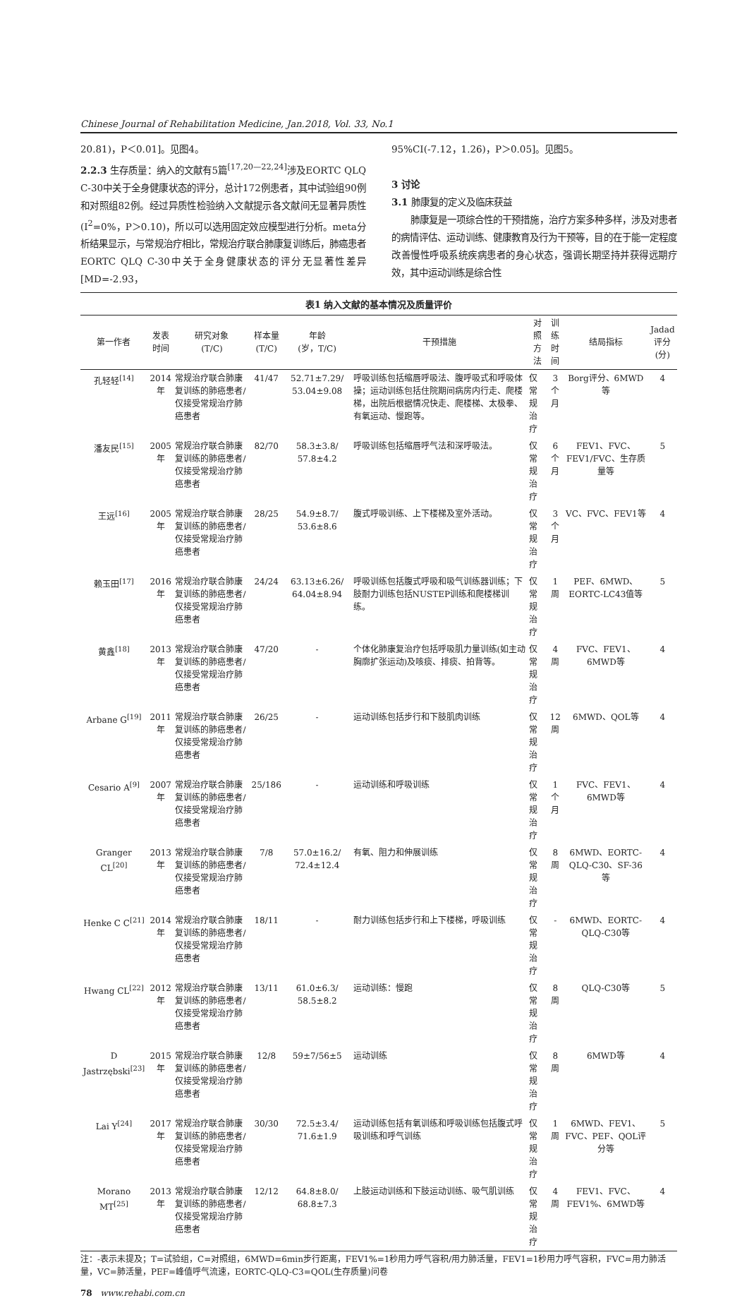Chinese Journal of Rehabilitation Medicine, Jan.2018, Vol. 33, No.1
20.81)，P＜0.01]。见图4。
2.2.3 生存质量：纳入的文献有5篇<sup>[17,20—22,24]</sup>涉及EORTC QLQ C-30中关于全身健康状态的评分，总计172例患者，其中试验组90例和对照组82例。经过异质性检验纳入文献提示各文献间无显著异质性(I<sup>2</sup>=0%，P＞0.10)，所以可以选用固定效应模型进行分析。meta分析结果显示，与常规治疗相比，常规治疗联合肺康复训练后，肺癌患者EORTC QLQ C-30中关于全身健康状态的评分无显著性差异[MD=-2.93，
95%CI(-7.12，1.26)，P＞0.05]。见图5。
3 讨论
3.1 肺康复的定义及临床获益
  肺康复是一项综合性的干预措施，治疗方案多种多样，涉及对患者的病情评估、运动训练、健康教育及行为干预等，目的在于能一定程度改善慢性呼吸系统疾病患者的身心状态，强调长期坚持并获得远期疗效，其中运动训练是综合性
表1 纳入文献的基本情况及质量评价
| 第一作者 | 发表 时间 | 研究对象 (T/C) | 样本量 (T/C) | 年龄 (岁，T/C) | 干预措施 | 对照 方法 | 训练 时间 | 结局指标 | Jadad 评分(分) |
| --- | --- | --- | --- | --- | --- | --- | --- | --- | --- |
| 孔轻轻<sup>[14]</sup> | 2014年 | 常规治疗联合肺康复训练的肺癌患者/仅接受常规治疗肺癌患者 | 41/47 | 52.71±7.29/ 53.04±9.08 | 呼吸训练包括缩唇呼吸法、腹呼吸式和呼吸体操；运动训练包括住院期间病房内行走、爬楼梯，出院后根据情况快走、爬楼梯、太极拳、有氧运动、慢跑等。 | 仅常规治疗 | 3个月 | Borg评分、6MWD等 | 4 |
| 潘友民<sup>[15]</sup> | 2005年 | 常规治疗联合肺康复训练的肺癌患者/仅接受常规治疗肺癌患者 | 82/70 | 58.3±3.8/ 57.8±4.2 | 呼吸训练包括缩唇呼气法和深呼吸法。 | 仅常规治疗 | 6个月 | FEV1、FVC、FEV1/FVC、生存质量等 | 5 |
| 王远<sup>[16]</sup> | 2005年 | 常规治疗联合肺康复训练的肺癌患者/仅接受常规治疗肺癌患者 | 28/25 | 54.9±8.7/ 53.6±8.6 | 腹式呼吸训练、上下楼梯及室外活动。 | 仅常规治疗 | 3个月 | VC、FVC、FEV1等 | 4 |
| 赖玉田<sup>[17]</sup> | 2016年 | 常规治疗联合肺康复训练的肺癌患者/仅接受常规治疗肺癌患者 | 24/24 | 63.13±6.26/ 64.04±8.94 | 呼吸训练包括腹式呼吸和吸气训练器训练；下肢耐力训练包括NUSTEP训练和爬楼梯训练。 | 仅常规治疗 | 1周 | PEF、6MWD、EORTC-LC43值等 | 5 |
| 黄鑫<sup>[18]</sup> | 2013年 | 常规治疗联合肺康复训练的肺癌患者/仅接受常规治疗肺癌患者 | 47/20 | - | 个体化肺康复治疗包括呼吸肌力量训练(如主动胸廓扩张运动)及咳痰、排痰、拍背等。 | 仅常规治疗 | 4周 | FVC、FEV1、6MWD等 | 4 |
| Arbane G<sup>[19]</sup> | 2011年 | 常规治疗联合肺康复训练的肺癌患者/仅接受常规治疗肺癌患者 | 26/25 | - | 运动训练包括步行和下肢肌肉训练 | 仅常规治疗 | 12周 | 6MWD、QOL等 | 4 |
| Cesario A<sup>[9]</sup> | 2007年 | 常规治疗联合肺康复训练的肺癌患者/仅接受常规治疗肺癌患者 | 25/186 | - | 运动训练和呼吸训练 | 仅常规治疗 | 1个月 | FVC、FEV1、6MWD等 | 4 |
| Granger CL<sup>[20]</sup> | 2013年 | 常规治疗联合肺康复训练的肺癌患者/仅接受常规治疗肺癌患者 | 7/8 | 57.0±16.2/ 72.4±12.4 | 有氧、阻力和伸展训练 | 仅常规治疗 | 8周 | 6MWD、EORTC-QLQ-C30、SF-36等 | 4 |
| Henke C C<sup>[21]</sup> | 2014年 | 常规治疗联合肺康复训练的肺癌患者/仅接受常规治疗肺癌患者 | 18/11 | - | 耐力训练包括步行和上下楼梯，呼吸训练 | 仅常规治疗 | - | 6MWD、EORTC-QLQ-C30等 | 4 |
| Hwang CL<sup>[22]</sup> | 2012年 | 常规治疗联合肺康复训练的肺癌患者/仅接受常规治疗肺癌患者 | 13/11 | 61.0±6.3/ 58.5±8.2 | 运动训练：慢跑 | 仅常规治疗 | 8周 | QLQ-C30等 | 5 |
| D Jastrzębski<sup>[23]</sup> | 2015年 | 常规治疗联合肺康复训练的肺癌患者/仅接受常规治疗肺癌患者 | 12/8 | 59±7/56±5 | 运动训练 | 仅常规治疗 | 8周 | 6MWD等 | 4 |
| Lai Y<sup>[24]</sup> | 2017年 | 常规治疗联合肺康复训练的肺癌患者/仅接受常规治疗肺癌患者 | 30/30 | 72.5±3.4/ 71.6±1.9 | 运动训练包括有氧训练和呼吸训练包括腹式呼吸训练和呼气训练 | 仅常规治疗 | 1周 | 6MWD、FEV1、FVC、PEF、QOL评分等 | 5 |
| Morano MT<sup>[25]</sup> | 2013年 | 常规治疗联合肺康复训练的肺癌患者/仅接受常规治疗肺癌患者 | 12/12 | 64.8±8.0/ 68.8±7.3 | 上肢运动训练和下肢运动训练、吸气肌训练 | 仅常规治疗 | 4周 | FEV1、FVC、FEV1%、6MWD等 | 4 |
注：-表示未提及；T=试验组，C=对照组，6MWD=6min步行距离，FEV1%=1秒用力呼气容积/用力肺活量，FEV1=1秒用力呼气容积，FVC=用力肺活量，VC=肺活量，PEF=峰值呼气流速，EORTC-QLQ-C3=QOL(生存质量)问卷
78 www.rehabi.com.cn